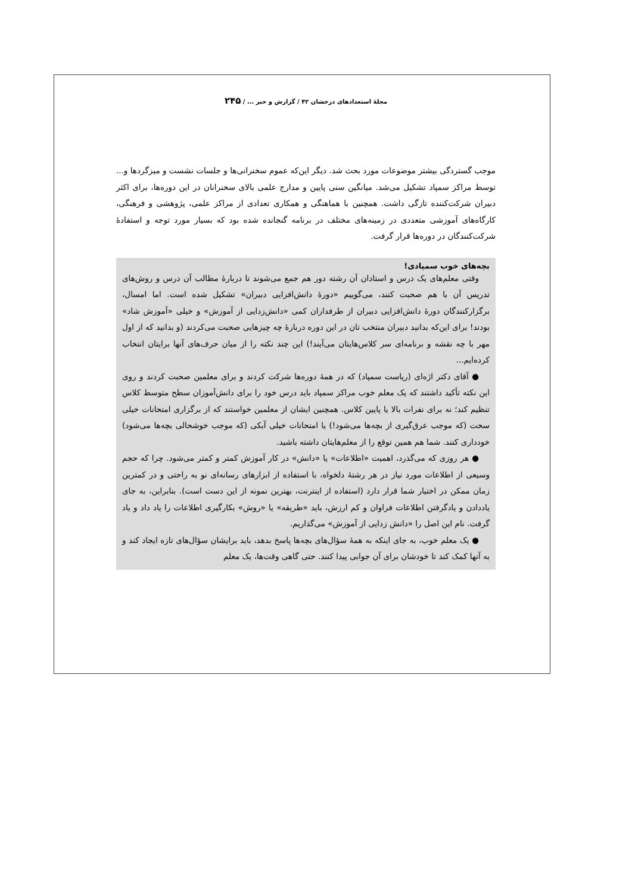مجلهٔ استعدادهای درخشان ۴۲ / گزارش و خبر ... / ۲۴۵
موجب گستردگی بیشتر موضوعات مورد بحث شد. دیگر این‌که عموم سخنرانی‌ها و جلسات نشست و میزگردها و... توسط مراکز سمپاد تشکیل می‌شد. میانگین سنی پایین و مدارج علمی بالای سخنرانان در این دوره‌ها، برای اکثر دبیران شرکت‌کننده تازگی داشت. همچنین با هماهنگی و همکاری تعدادی از مراکز علمی، پژوهشی و فرهنگی، کارگاه‌های آموزشی متعددی در زمینه‌های مختلف در برنامه گنجانده شده بود که بسیار مورد توجه و استفادهٔ شرکت‌کنندگان در دوره‌ها قرار گرفت.
بچه‌های خوب سمپادی!
وقتی معلم‌های یک درس و استادان آن رشته دور هم جمع می‌شوند تا دربارهٔ مطالب آن درس و روش‌های تدریس آن با هم صحبت کنند، می‌گوییم «دورهٔ دانش‌افزایی دبیران» تشکیل شده است. اما امسال، برگزارکنندگان دورهٔ دانش‌افزایی دبیران از طرفداران کمی «دانش‌زدایی از آموزش» و خیلی «آموزش شاد» بودند! برای این‌که بدانید دبیران منتخب تان در این دوره دربارهٔ چه چیزهایی صحبت می‌کردند (و بدانید که از اول مهر با چه نقشه و برنامه‌ای سر کلاس‌هایتان می‌آیند!) این چند نکته را از میان حرف‌های آنها برایتان انتخاب کرده‌ایم...
● آقای دکتر اژه‌ای (ریاست سمپاد) که در همهٔ دوره‌ها شرکت کردند و برای معلمین صحبت کردند و روی این نکته تأکید داشتند که یک معلم خوب مراکز سمپاد باید درس خود را برای دانش‌آموزان سطح متوسط کلاس تنظیم کند؛ نه برای نفرات بالا یا پایین کلاس. همچنین ایشان از معلمین خواستند که از برگزاری امتحانات خیلی سخت (که موجب عرق‌گیری از بچه‌ها می‌شود!) یا امتحانات خیلی آبکی (که موجب خوشحالی بچه‌ها می‌شود) خودداری کنند. شما هم همین توقع را از معلم‌هایتان داشته باشید.
● هر روزی که می‌گذرد، اهمیت «اطلاعات» یا «دانش» در کار آموزش کمتر و کمتر می‌شود. چرا که حجم وسیعی از اطلاعات مورد نیاز در هر رشتهٔ دلخواه، با استفاده از ابزارهای رسانه‌ای نو به راحتی و در کمترین زمان ممکن در اختیار شما قرار دارد (استفاده از اینترنت، بهترین نمونه از این دست است). بنابراین، به جای یاددادن و یادگرفتن اطلاعات فراوان و کم ارزش، باید «طریقه» یا «روش» بکارگیری اطلاعات را یاد داد و یاد گرفت. نام این اصل را «دانش زدایی از آموزش» می‌گذاریم.
● یک معلم خوب، به جای اینکه به همهٔ سؤال‌های بچه‌ها پاسخ بدهد، باید برایشان سؤال‌های تازه ایجاد کند و به آنها کمک کند تا خودشان برای آن جوابی پیدا کنند. حتی گاهی وقت‌ها، یک معلم